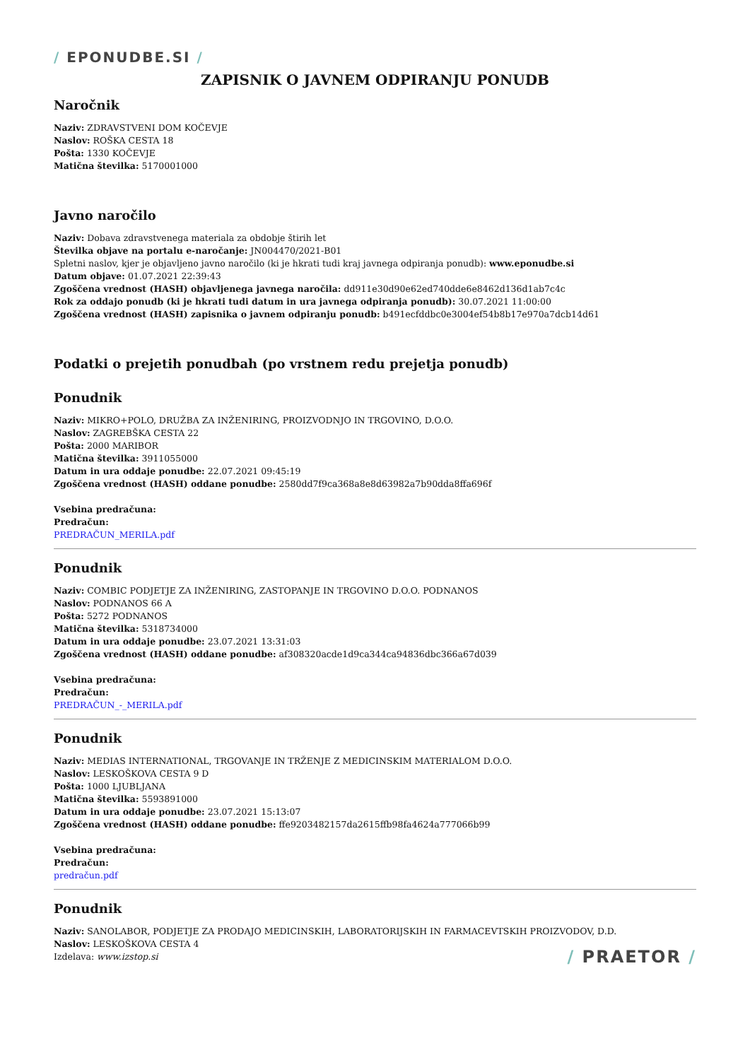/ EPONUDBE.SI /
ZAPISNIK O JAVNEM ODPIRANJU PONUDB
Naročnik
Naziv: ZDRAVSTVENI DOM KOČEVJE
Naslov: ROŠKA CESTA 18
Pošta: 1330 KOČEVJE
Matična številka: 5170001000
Javno naročilo
Naziv: Dobava zdravstvenega materiala za obdobje štirih let
Številka objave na portalu e-naročanje: JN004470/2021-B01
Spletni naslov, kjer je objavljeno javno naročilo (ki je hkrati tudi kraj javnega odpiranja ponudb): www.eponudbe.si
Datum objave: 01.07.2021 22:39:43
Zgoščena vrednost (HASH) objavljenega javnega naročila: dd911e30d90e62ed740dde6e8462d136d1ab7c4c
Rok za oddajo ponudb (ki je hkrati tudi datum in ura javnega odpiranja ponudb): 30.07.2021 11:00:00
Zgoščena vrednost (HASH) zapisnika o javnem odpiranju ponudb: b491ecfddbc0e3004ef54b8b17e970a7dcb14d61
Podatki o prejetih ponudbah (po vrstnem redu prejetja ponudb)
Ponudnik
Naziv: MIKRO+POLO, DRUŽBA ZA INŽENIRING, PROIZVODNJO IN TRGOVINO, D.O.O.
Naslov: ZAGREBŠKA CESTA 22
Pošta: 2000 MARIBOR
Matična številka: 3911055000
Datum in ura oddaje ponudbe: 22.07.2021 09:45:19
Zgoščena vrednost (HASH) oddane ponudbe: 2580dd7f9ca368a8e8d63982a7b90dda8ffa696f
Vsebina predračuna:
Predračun:
PREDRAČUN_MERILA.pdf
Ponudnik
Naziv: COMBIC PODJETJE ZA INŽENIRING, ZASTOPANJE IN TRGOVINO D.O.O. PODNANOS
Naslov: PODNANOS 66 A
Pošta: 5272 PODNANOS
Matična številka: 5318734000
Datum in ura oddaje ponudbe: 23.07.2021 13:31:03
Zgoščena vrednost (HASH) oddane ponudbe: af308320acde1d9ca344ca94836dbc366a67d039
Vsebina predračuna:
Predračun:
PREDRAČUN_-_MERILA.pdf
Ponudnik
Naziv: MEDIAS INTERNATIONAL, TRGOVANJE IN TRŽENJE Z MEDICINSKIM MATERIALOM D.O.O.
Naslov: LESKOŠKOVA CESTA 9 D
Pošta: 1000 LJUBLJANA
Matična številka: 5593891000
Datum in ura oddaje ponudbe: 23.07.2021 15:13:07
Zgoščena vrednost (HASH) oddane ponudbe: ffe9203482157da2615ffb98fa4624a777066b99
Vsebina predračuna:
Predračun:
predračun.pdf
Ponudnik
Naziv: SANOLABOR, PODJETJE ZA PRODAJO MEDICINSKIH, LABORATORIJSKIH IN FARMACEVTSKIH PROIZVODOV, D.D.
Naslov: LESKOŠKOVA CESTA 4
Izdelava: www.izstop.si / PRAETOR /